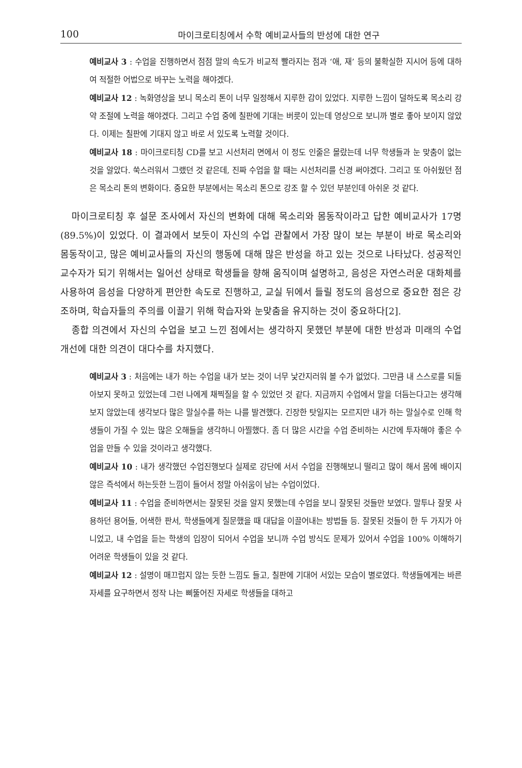100 마이크로티칭에서 수학 예비교사들의 반성에 대한 연구
예비교사 3 : 수업을 진행하면서 점점 말의 속도가 비교적 빨라지는 점과 ‘애, 재’ 등의 불확실한 지시어 등에 대하여 적절한 어법으로 바꾸는 노력을 해야겠다.
예비교사 12 : 녹화영상을 보니 목소리 톤이 너무 일정해서 지루한 감이 있었다. 지루한 느낌이 덜하도록 목소리 강약 조절에 노력을 해야겠다. 그리고 수업 중에 칠판에 기대는 버릇이 있는데 영상으로 보니까 별로 좋아 보이지 않았다. 이제는 칠판에 기대지 않고 바로 서 있도록 노력할 것이다.
예비교사 18 : 마이크로티칭 CD를 보고 시선처리 면에서 이 정도 인줄은 몰랐는데 너무 학생들과 눈 맞춤이 없는 것을 알았다. 쑥스러워서 그랬던 것 같은데, 진짜 수업을 할 때는 시선처리를 신경 써야겠다. 그리고 또 아쉬웠던 점은 목소리 톤의 변화이다. 중요한 부분에서는 목소리 톤으로 강조 할 수 있던 부분인데 아쉬운 것 같다.
마이크로티칭 후 설문 조사에서 자신의 변화에 대해 목소리와 몸동작이라고 답한 예비교사가 17명(89.5%)이 있었다. 이 결과에서 보듯이 자신의 수업 관찰에서 가장 많이 보는 부분이 바로 목소리와 몸동작이고, 많은 예비교사들의 자신의 행동에 대해 많은 반성을 하고 있는 것으로 나타났다. 성공적인 교수자가 되기 위해서는 일어선 상태로 학생들을 향해 움직이며 설명하고, 음성은 자연스러운 대화체를 사용하여 음성을 다양하게 편안한 속도로 진행하고, 교실 뒤에서 들릴 정도의 음성으로 중요한 점은 강조하며, 학습자들의 주의를 이끌기 위해 학습자와 눈맞춤을 유지하는 것이 중요하다[2].
종합 의견에서 자신의 수업을 보고 느낀 점에서는 생각하지 못했던 부분에 대한 반성과 미래의 수업 개선에 대한 의견이 대다수를 차지했다.
예비교사 3 : 처음에는 내가 하는 수업을 내가 보는 것이 너무 낯간지러워 볼 수가 없었다. 그만큼 내 스스로를 되돌아보지 못하고 있었는데 그런 나에게 채찍질을 할 수 있었던 것 같다. 지금까지 수업에서 말을 더듬는다고는 생각해보지 않았는데 생각보다 많은 말실수를 하는 나를 발견했다. 긴장한 탓일지는 모르지만 내가 하는 말실수로 인해 학생들이 가질 수 있는 많은 오해들을 생각하니 아찔했다. 좀 더 많은 시간을 수업 준비하는 시간에 투자해야 좋은 수업을 만들 수 있을 것이라고 생각했다.
예비교사 10 : 내가 생각했던 수업진행보다 실제로 강단에 서서 수업을 진행해보니 떨리고 많이 해서 몸에 배이지 않은 즉석에서 하는듯한 느낌이 들어서 정말 아쉬움이 남는 수업이었다.
예비교사 11 : 수업을 준비하면서는 잘못된 것을 알지 못했는데 수업을 보니 잘못된 것들만 보였다. 말투나 잘못 사용하던 용어들, 어색한 판서, 학생들에게 질문했을 때 대답을 이끌어내는 방법들 등. 잘못된 것들이 한 두 가지가 아니었고, 내 수업을 듣는 학생의 입장이 되어서 수업을 보니까 수업 방식도 문제가 있어서 수업을 100% 이해하기 어려운 학생들이 있을 것 같다.
예비교사 12 : 설명이 매끄럽지 않는 듯한 느낌도 들고, 칠판에 기대어 서있는 모습이 별로였다. 학생들에게는 바른 자세를 요구하면서 정작 나는 삐뚤어진 자세로 학생들을 대하고